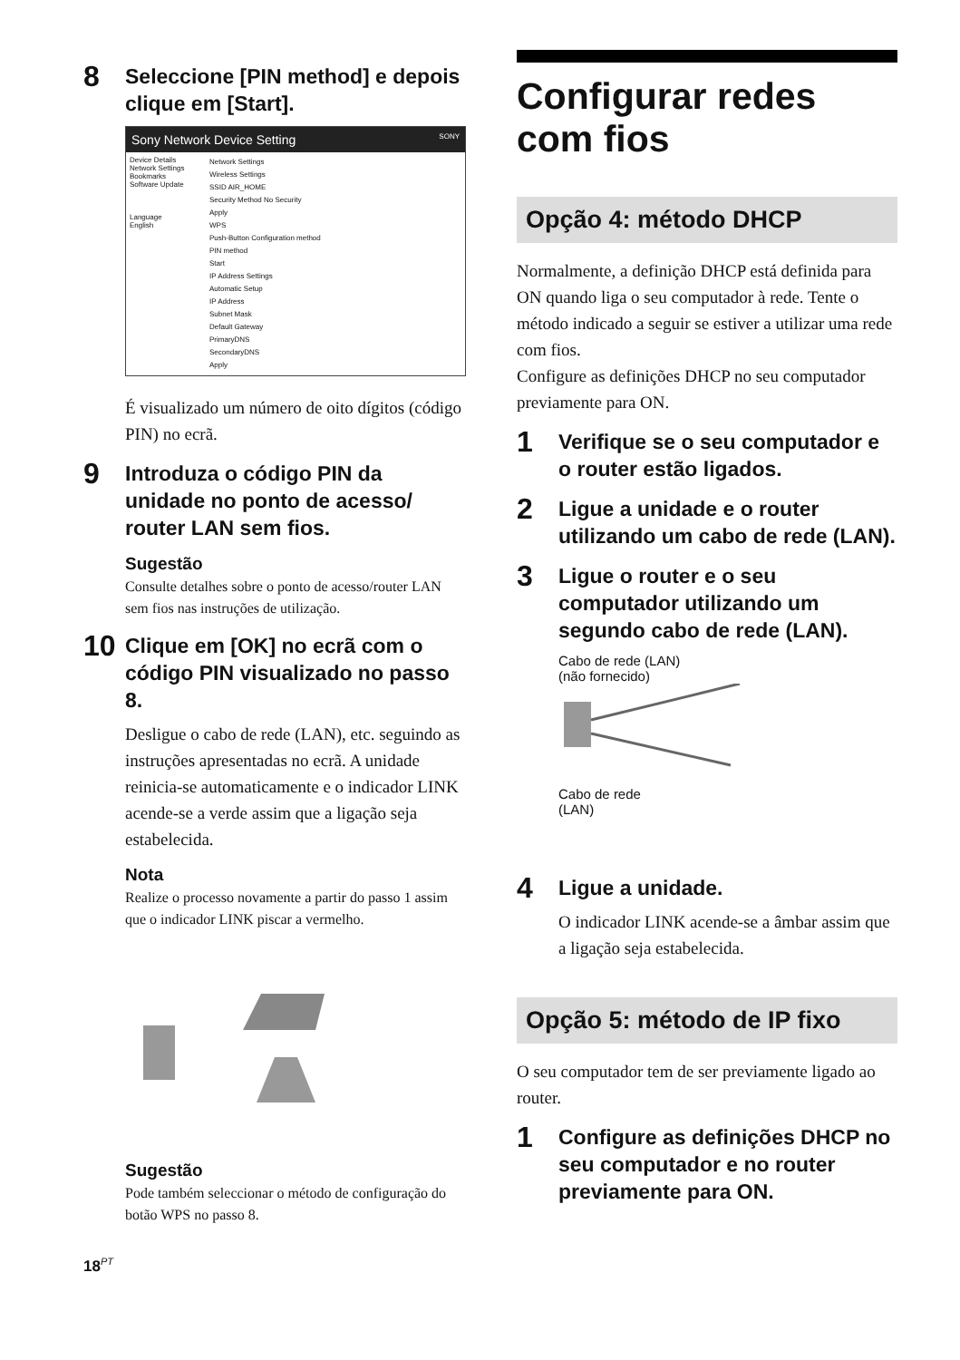8 Seleccione [PIN method] e depois clique em [Start].
Sony Network Device Setting SONY
Device Details
Network Settings
Bookmarks
Software Update
Language
English
Network Settings
Wireless Settings
SSID AIR_HOME
Security Method No Security
Apply
WPS
Push-Button Configuration method
PIN method
Start
IP Address Settings
Automatic Setup
IP Address
Subnet Mask
Default Gateway
PrimaryDNS
SecondaryDNS
Apply
É visualizado um número de oito dígitos (código PIN) no ecrã.
9 Introduza o código PIN da unidade no ponto de acesso/ router LAN sem fios.
Sugestão
Consulte detalhes sobre o ponto de acesso/router LAN sem fios nas instruções de utilização.
10 Clique em [OK] no ecrã com o código PIN visualizado no passo 8.
Desligue o cabo de rede (LAN), etc. seguindo as instruções apresentadas no ecrã. A unidade reinicia-se automaticamente e o indicador LINK acende-se a verde assim que a ligação seja estabelecida.
Nota
Realize o processo novamente a partir do passo 1 assim que o indicador LINK piscar a vermelho.
Sugestão
Pode também seleccionar o método de configuração do botão WPS no passo 8.
Configurar redes com fios
Opção 4: método DHCP
Normalmente, a definição DHCP está definida para ON quando liga o seu computador à rede. Tente o método indicado a seguir se estiver a utilizar uma rede com fios.
Configure as definições DHCP no seu computador previamente para ON.
1 Verifique se o seu computador e o router estão ligados.
2 Ligue a unidade e o router utilizando um cabo de rede (LAN).
3 Ligue o router e o seu computador utilizando um segundo cabo de rede (LAN).
Cabo de rede (LAN)
(não fornecido)
Cabo de rede
(LAN)
4 Ligue a unidade.
O indicador LINK acende-se a âmbar assim que a ligação seja estabelecida.
Opção 5: método de IP fixo
O seu computador tem de ser previamente ligado ao router.
1 Configure as definições DHCP no seu computador e no router previamente para ON.
18<sup>PT</sup>